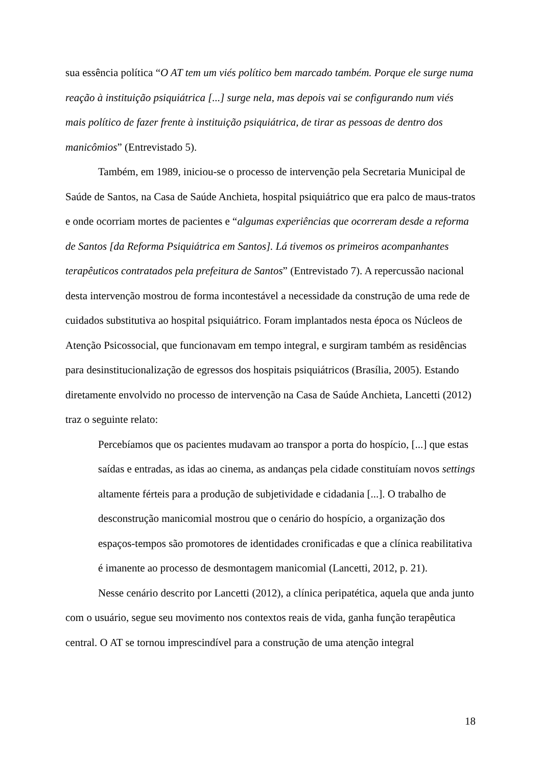sua essência política “O AT tem um viés político bem marcado também. Porque ele surge numa reação à instituição psiquiátrica [...] surge nela, mas depois vai se configurando num viés mais político de fazer frente à instituição psiquiátrica, de tirar as pessoas de dentro dos manicômios” (Entrevistado 5).
Também, em 1989, iniciou-se o processo de intervenção pela Secretaria Municipal de Saúde de Santos, na Casa de Saúde Anchieta, hospital psiquiátrico que era palco de maus-tratos e onde ocorriam mortes de pacientes e “algumas experiências que ocorreram desde a reforma de Santos [da Reforma Psiquiátrica em Santos]. Lá tivemos os primeiros acompanhantes terapêuticos contratados pela prefeitura de Santos” (Entrevistado 7). A repercussão nacional desta intervenção mostrou de forma incontestável a necessidade da construção de uma rede de cuidados substitutiva ao hospital psiquiátrico. Foram implantados nesta época os Núcleos de Atenção Psicossocial, que funcionavam em tempo integral, e surgiram também as residências para desinstitucionalização de egressos dos hospitais psiquiátricos (Brasília, 2005). Estando diretamente envolvido no processo de intervenção na Casa de Saúde Anchieta, Lancetti (2012) traz o seguinte relato:
Percebíamos que os pacientes mudavam ao transpor a porta do hospício, [...] que estas saídas e entradas, as idas ao cinema, as andanças pela cidade constituíam novos settings altamente férteis para a produção de subjetividade e cidadania [...]. O trabalho de desconstrução manicomial mostrou que o cenário do hospício, a organização dos espaços-tempos são promotores de identidades cronificadas e que a clínica reabilitativa é imanente ao processo de desmontagem manicomial (Lancetti, 2012, p. 21).
Nesse cenário descrito por Lancetti (2012), a clínica peripatética, aquela que anda junto com o usuário, segue seu movimento nos contextos reais de vida, ganha função terapêutica central. O AT se tornou imprescindível para a construção de uma atenção integral
18